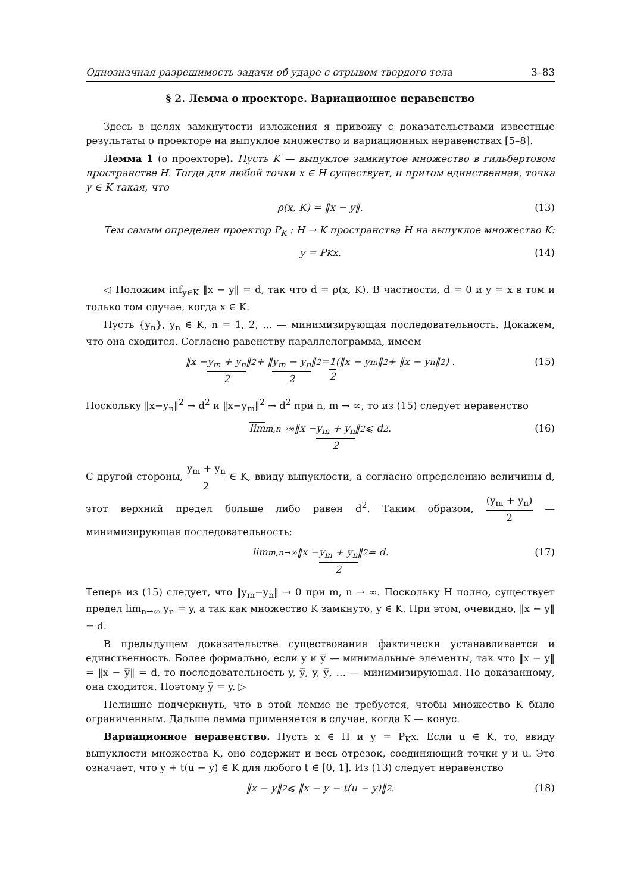Однозначная разрешимость задачи об ударе с отрывом твердого тела 3–83
§ 2. Лемма о проекторе. Вариационное неравенство
Здесь в целях замкнутости изложения я привожу с доказательствами известные результаты о проекторе на выпуклое множество и вариационных неравенствах [5–8].
Лемма 1 (о проекторе). Пусть K — выпуклое замкнутое множество в гильбертовом пространстве H. Тогда для любой точки x ∈ H существует, и притом единственная, точка y ∈ K такая, что
ρ(x, K) = ‖x − y‖. (13)
Тем самым определен проектор P<sub>K</sub> : H → K пространства H на выпуклое множество K:
y = P<sub>K</sub>x. (14)
◁ Положим inf<sub>y∈K</sub> ‖x − y‖ = d, так что d = ρ(x, K). В частности, d = 0 и y = x в том и только том случае, когда x ∈ K.
Пусть {y<sub>n</sub>}, y<sub>n</sub> ∈ K, n = 1, 2, … — минимизирующая последовательность. Докажем, что она сходится. Согласно равенству параллелограмма, имеем
‖x − y<sub>m</sub> + y<sub>n</sub> 2 ‖<sup>2</sup> + ‖ y<sub>m</sub> − y<sub>n</sub> 2 ‖<sup>2</sup> = 1 2 (‖x − y<sub>m</sub>‖<sup>2</sup> + ‖x − y<sub>n</sub>‖<sup>2</sup>) . (15)
Поскольку ‖x−y<sub>n</sub>‖<sup>2</sup> → d<sup>2</sup> и ‖x−y<sub>m</sub>‖<sup>2</sup> → d<sup>2</sup> при n, m → ∞, то из (15) следует неравенство
lim<sub>m,n→∞</sub> ‖x − y<sub>m</sub> + y<sub>n</sub> 2 ‖<sup>2</sup> ⩽ d<sup>2</sup>. (16)
С другой стороны, y<sub>m</sub> + y<sub>n</sub> 2 ∈ K, ввиду выпуклости, а согласно определению величины d, этот верхний предел больше либо равен d<sup>2</sup>. Таким образом, (y<sub>m</sub> + y<sub>n</sub>) 2 — минимизирующая последовательность:
lim<sub>m,n→∞</sub> ‖x − y<sub>m</sub> + y<sub>n</sub> 2 ‖<sup>2</sup> = d. (17)
Теперь из (15) следует, что ‖y<sub>m</sub>−y<sub>n</sub>‖ → 0 при m, n → ∞. Поскольку H полно, существует предел lim<sub>n→∞</sub> y<sub>n</sub> = y, а так как множество K замкнуто, y ∈ K. При этом, очевидно, ‖x − y‖ = d.
В предыдущем доказательстве существования фактически устанавливается и единственность. Более формально, если y и y̅ — минимальные элементы, так что ‖x − y‖ = ‖x − y̅‖ = d, то последовательность y, y̅, y, y̅, … — минимизирующая. По доказанному, она сходится. Поэтому y̅ = y. ▷
Нелишне подчеркнуть, что в этой лемме не требуется, чтобы множество K было ограниченным. Дальше лемма применяется в случае, когда K — конус.
Вариационное неравенство. Пусть x ∈ H и y = P<sub>K</sub>x. Если u ∈ K, то, ввиду выпуклости множества K, оно содержит и весь отрезок, соединяющий точки y и u. Это означает, что y + t(u − y) ∈ K для любого t ∈ [0, 1]. Из (13) следует неравенство
‖x − y‖<sup>2</sup> ⩽ ‖x − y − t(u − y)‖<sup>2</sup>. (18)